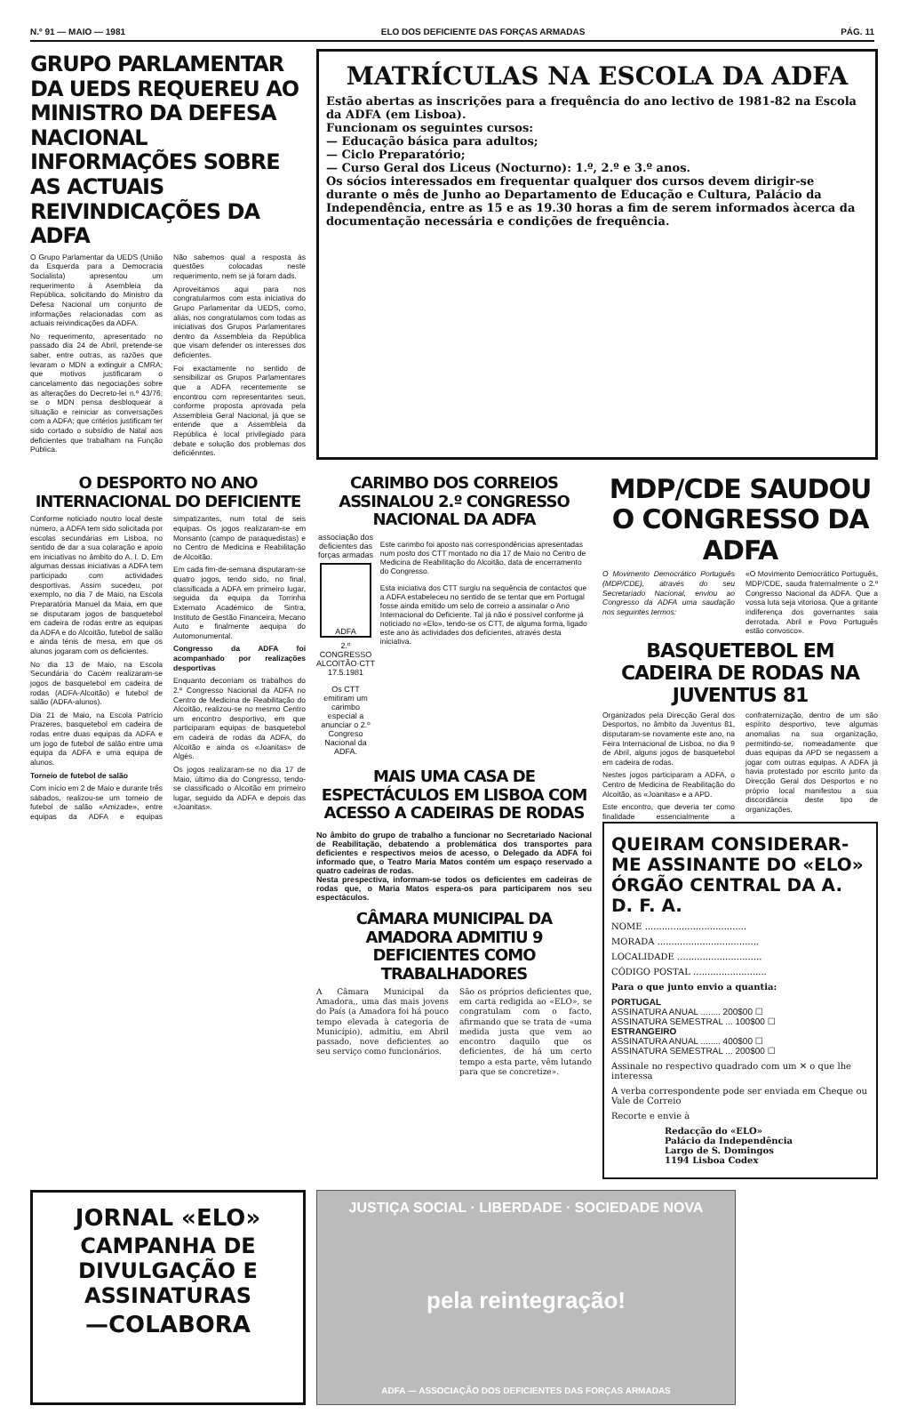N.º 91 — MAIO — 1981 ELO DOS DEFICIENTE DAS FORÇAS ARMADAS PÁG. 11
GRUPO PARLAMENTAR DA UEDS REQUEREU AO MINISTRO DA DEFESA NACIONAL INFORMAÇÕES SOBRE AS ACTUAIS REIVINDICAÇÕES DA ADFA
O Grupo Parlamentar da UEDS (União da Esquerda para a Democracia Socialista) apresentou um requerimento à Asembleia da República, solicitando do Ministro da Defesa Nacional um conjunto de informações relacionadas com as actuais reivindicações da ADFA.
No requerimento, apresentado no passado dia 24 de Abril, pretende-se saber, entre outras, as razões que levaram o MDN a extinguir a CMRA; que motivos justificaram o cancelamento das negociações sobre as alterações do Decreto-lei n.º 43/76; se o MDN pensa desbloquear a situação e reiniciar as conversações com a ADFA; que critérios justificam ter sido cortado o subsídio de Natal aos deficientes que trabalham na Função Pública.
Não sabemos qual a resposta às questões colocadas neste requerimento, nem se já foram dads.
Aproveitamos aqui para nos congratularmos com esta iniciativa do Grupo Parlamentar da UEDS, como, aliás, nos congratulamos com todas as iniciativas dos Grupos Parlamentares dentro da Assembleia da República que visam defender os interesses dos deficientes.
Foi exactamente no sentido de sensibilizar os Grupos Parlamentares que a ADFA recentemente se encontrou com representantes seus, conforme proposta aprovada pela Assembleia Geral Nacional, já que se entende que a Assembleia da República é local privilegiado para debate e solução dos problemas dos deficiênntes.
MATRÍCULAS NA ESCOLA DA ADFA
Estão abertas as inscrições para a frequência do ano lectivo de 1981-82 na Escola da ADFA (em Lisboa).
Funcionam os seguintes cursos:
— Educação básica para adultos;
— Ciclo Preparatório;
— Curso Geral dos Liceus (Nocturno): 1.º, 2.º e 3.º anos.
Os sócios interessados em frequentar qualquer dos cursos devem dirigir-se durante o mês de Junho ao Departamento de Educação e Cultura, Palácio da Independência, entre as 15 e as 19.30 horas a fim de serem informados àcerca da documentação necessária e condições de frequência.
O DESPORTO NO ANO INTERNACIONAL DO DEFICIENTE
Conforme noticiado noutro local deste número, a ADFA tem sido solicitada por escolas secundárias em Lisboa, no sentido de dar a sua colaração e apoio em iniciativas no âmbito do A. I. D. Em algumas dessas iniciativas a ADFA tem participado com actividades desportivas. Assim sucedeu, por exemplo, no dia 7 de Maio, na Escola Preparatória Manuel da Maia, em que se disputaram jogos de basquetebol em cadeira de rodas entre as equipas da ADFA e do Alcoitão, futebol de salão e ainda ténis de mesa, em que os alunos jogaram com os deficientes.
No dia 13 de Maio, na Escola Secundária do Cacém realizaram-se jogos de basquetebol em cadeira de rodas (ADFA-Alcoitão) e futebol de salão (ADFA-alunos).
Dia 21 de Maio, na Escola Patrício Prazeres, basquetebol em cadeira de rodas entre duas equipas da ADFA e um jogo de futebol de salão entre uma equipa da ADFA e uma equipa de alunos.
Torneio de futebol de salão
Com início em 2 de Maio e durante três sábados, realizou-se um torneio de futebol de salão «Amizade», entre equipas da ADFA e equipas simpatizantes, num total de seis equipas. Os jogos realizaram-se em Monsanto (campo de paraquedistas) e no Centro de Medicina e Reabilitação de Alcoitão.
Em cada fim-de-semana disputaram-se quatro jogos, tendo sido, no final, classificada a ADFA em primeiro lugar, seguida da equipa da Torrinha Externato Académico de Sintra, Instituto de Gestão Financeira, Mecano Auto e finalmente aequipa do Automonumental.
Congresso da ADFA foi acompanhado por realizações desportivas
Enquanto decorriam os trabalhos do 2.º Congresso Nacional da ADFA no Centro de Medicina de Reabilitação do Alcoitão, realizou-se no mesmo Centro um encontro desportivo, em que participaram equipas de basquetebol em cadeira de rodas da ADFA, do Alcoitão e ainda os «Joanitas» de Algés.
Os jogos realizaram-se no dia 17 de Maio, último dia do Congresso, tendo-se classificado o Alcoitão em primeiro lugar, seguido da ADFA e depois das «Joanitas».
CARIMBO DOS CORREIOS ASSINALOU 2.º CONGRESSO NACIONAL DA ADFA
associação dos deficientes das forças armadas
ADFA
2.º CONGRESSO ALCOITÃO·CTT 17.5.1981
Os CTT emitiram um carimbo especial a anunciar o 2.º Congreso Nacional da ADFA.
Este carimbo foi aposto nas correspondências apresentadas num posto dos CTT montado no dia 17 de Maio no Centro de Medicina de Reabilitação do Alcoitão, data de encerramento do Congresso.
Esta iniciativa dos CTT surgiu na sequência de contactos que a ADFA estabeleceu no sentido de se tentar que em Portugal fosse ainda emitido um selo de correio a assinalar o Ano Internacional do Deficiente. Tal já não é possível conforme já noticiado no «Elo», tendo-se os CTT, de alguma forma, ligado este ano às actividades dos deficientes, através desta iniciativa.
MAIS UMA CASA DE ESPECTÁCULOS EM LISBOA COM ACESSO A CADEIRAS DE RODAS
No âmbito do grupo de trabalho a funcionar no Secretariado Nacional de Reabilitação, debatendo a problemática dos transportes para deficientes e respectivos meios de acesso, o Delegado da ADFA foi informado que, o Teatro Maria Matos contém um espaço reservado a quatro cadeiras de rodas.
Nesta prespectiva, informam-se todos os deficientes em cadeiras de rodas que, o Maria Matos espera-os para participarem nos seu espectáculos.
CÂMARA MUNICIPAL DA AMADORA ADMITIU 9 DEFICIENTES COMO TRABALHADORES
A Câmara Municipal da Amadora,, uma das mais jovens do País (a Amadora foi há pouco tempo elevada à categoria de Município), admitiu, em Abril passado, nove deficientes ao seu serviço como funcionários.
São os próprios deficientes que, em carta redigida ao «ELO», se congratulam com o facto, afirmando que se trata de «uma medida justa que vem ao encontro daquilo que os deficientes, de há um certo tempo a esta parte, vêm lutando para que se concretize».
MDP/CDE SAUDOU O CONGRESSO DA ADFA
O Movimento Democrático Português (MDP/CDE), através do seu Secretariado Nacional, enviou ao Congresso da ADFA uma saudação nos seguintes termos:
«O Movimento Democrático Português, MDP/CDE, sauda fraternalmente o 2.º Congresso Nacional da ADFA. Que a vossa luta seja vitoriosa. Que a gritante indiferença dos governantes saia derrotada. Abril e Povo Português estão convosco».
BASQUETEBOL EM CADEIRA DE RODAS NA JUVENTUS 81
Organizados pela Direcção Geral dos Desportos, no âmbito da Juventus 81, disputaram-se novamente este ano, na Feira Internacional de Lisboa, no dia 9 de Abril, alguns jogos de basquetebol em cadeira de rodas.
Nestes jogos participaram a ADFA, o Centro de Medicina de Reabilitação do Alcoitão, as «Joanitas» e a APD.
Este encontro, que deveria ter como finalidade essencialmente a confraternização, dentro de um são espírito desportivo, teve algumas anomalias na sua organização, permitindo-se, nomeadamente que duas equipas da APD se negassem a jogar com outras equipas. A ADFA já havia protestado por escrito junto da Direcção Geral dos Desportos e no próprio local manifestou a sua discordância deste tipo de organizações.
QUEIRAM CONSIDERAR-ME ASSINANTE DO «ELO» ÓRGÃO CENTRAL DA A. D. F. A.
NOME ....................................
MORADA ....................................
LOCALIDADE ..............................
CÓDIGO POSTAL ..........................
Para o que junto envio a quantia:
PORTUGAL
ASSINATURA ANUAL ........ 200$00 ☐
ASSINATURA SEMESTRAL ... 100$00 ☐
ESTRANGEIRO
ASSINATURA ANUAL ........ 400$00 ☐
ASSINATURA SEMESTRAL ... 200$00 ☐
Assinale no respectivo quadrado com um ✕ o que lhe interessa
A verba correspondente pode ser enviada em Cheque ou Vale de Correio
Recorte e envie à
Redacção do «ELO»
Palácio da Independência
Largo de S. Domingos
1194 Lisboa Codex
JORNAL «ELO»
CAMPANHA DE DIVULGAÇÃO E ASSINATURAS
—COLABORA
JUSTIÇA SOCIAL · LIBERDADE · SOCIEDADE NOVA
pela reintegração!
ADFA — ASSOCIAÇÃO DOS DEFICIENTES DAS FORÇAS ARMADAS